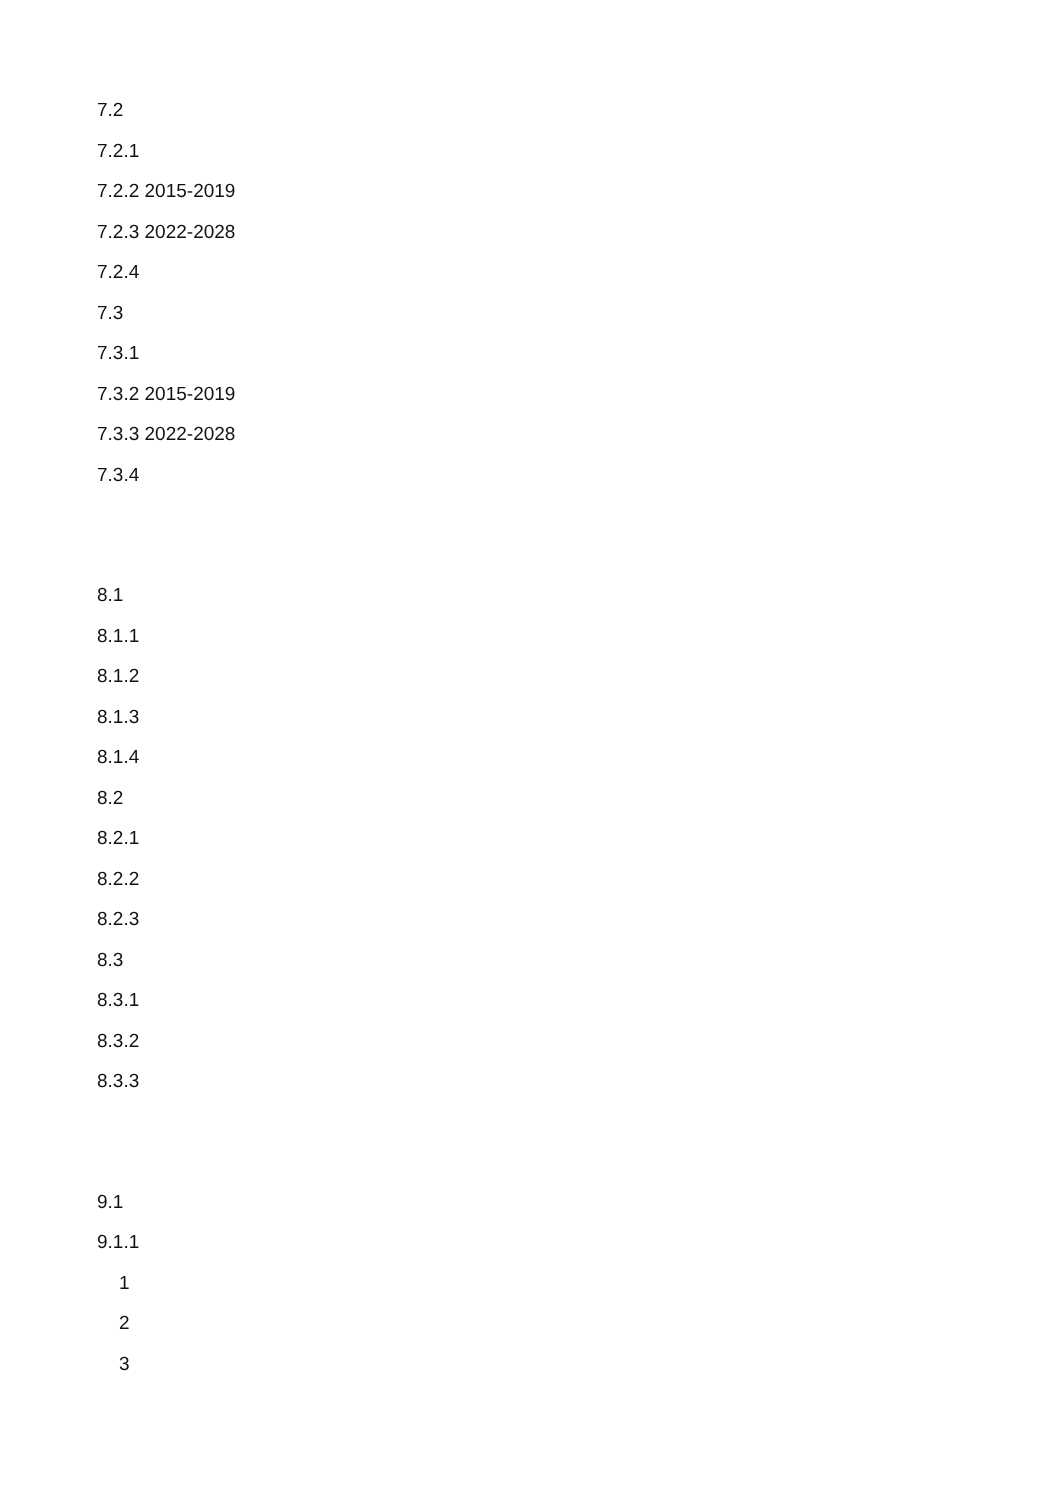7.2
7.2.1
7.2.2 2015-2019
7.2.3 2022-2028
7.2.4
7.3
7.3.1
7.3.2 2015-2019
7.3.3 2022-2028
7.3.4
8.1
8.1.1
8.1.2
8.1.3
8.1.4
8.2
8.2.1
8.2.2
8.2.3
8.3
8.3.1
8.3.2
8.3.3
9.1
9.1.1
1
2
3